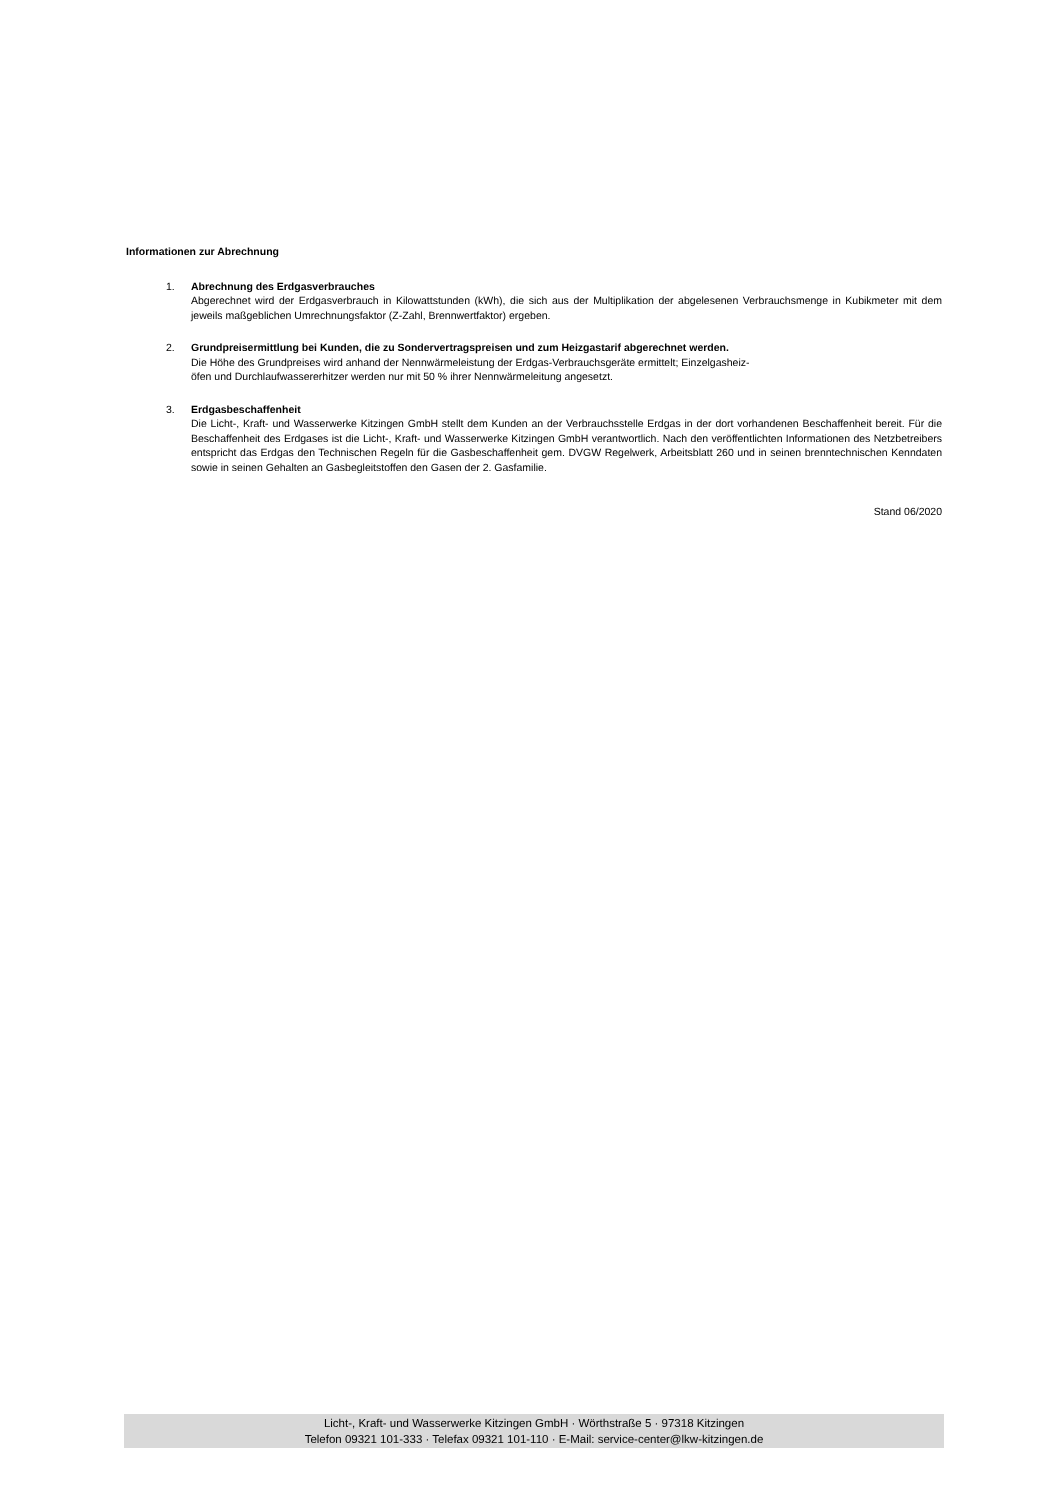Informationen zur Abrechnung
1. Abrechnung des Erdgasverbrauches
Abgerechnet wird der Erdgasverbrauch in Kilowattstunden (kWh), die sich aus der Multiplikation der abgelesenen Verbrauchsmenge in Kubikmeter mit dem jeweils maßgeblichen Umrechnungsfaktor (Z-Zahl, Brennwertfaktor) ergeben.
2. Grundpreisermittlung bei Kunden, die zu Sondervertragspreisen und zum Heizgastarif abgerechnet werden.
Die Höhe des Grundpreises wird anhand der Nennwärmeleistung der Erdgas-Verbrauchsgeräte ermittelt; Einzelgasheiz-
öfen und Durchlaufwassererhitzer werden nur mit 50 % ihrer Nennwärmeleitung angesetzt.
3. Erdgasbeschaffenheit
Die Licht-, Kraft- und Wasserwerke Kitzingen GmbH stellt dem Kunden an der Verbrauchsstelle Erdgas in der dort vorhandenen Beschaffenheit bereit. Für die Beschaffenheit des Erdgases ist die Licht-, Kraft- und Wasserwerke Kitzingen GmbH verantwortlich. Nach den veröffentlichten Informationen des Netzbetreibers entspricht das Erdgas den Technischen Regeln für die Gasbeschaffenheit gem. DVGW Regelwerk, Arbeitsblatt 260 und in seinen brenntechnischen Kenndaten sowie in seinen Gehalten an Gasbegleitstoffen den Gasen der 2. Gasfamilie.
Stand 06/2020
Licht-, Kraft- und Wasserwerke Kitzingen GmbH · Wörthstraße 5 · 97318 Kitzingen
Telefon 09321 101-333 · Telefax 09321 101-110 · E-Mail: service-center@lkw-kitzingen.de